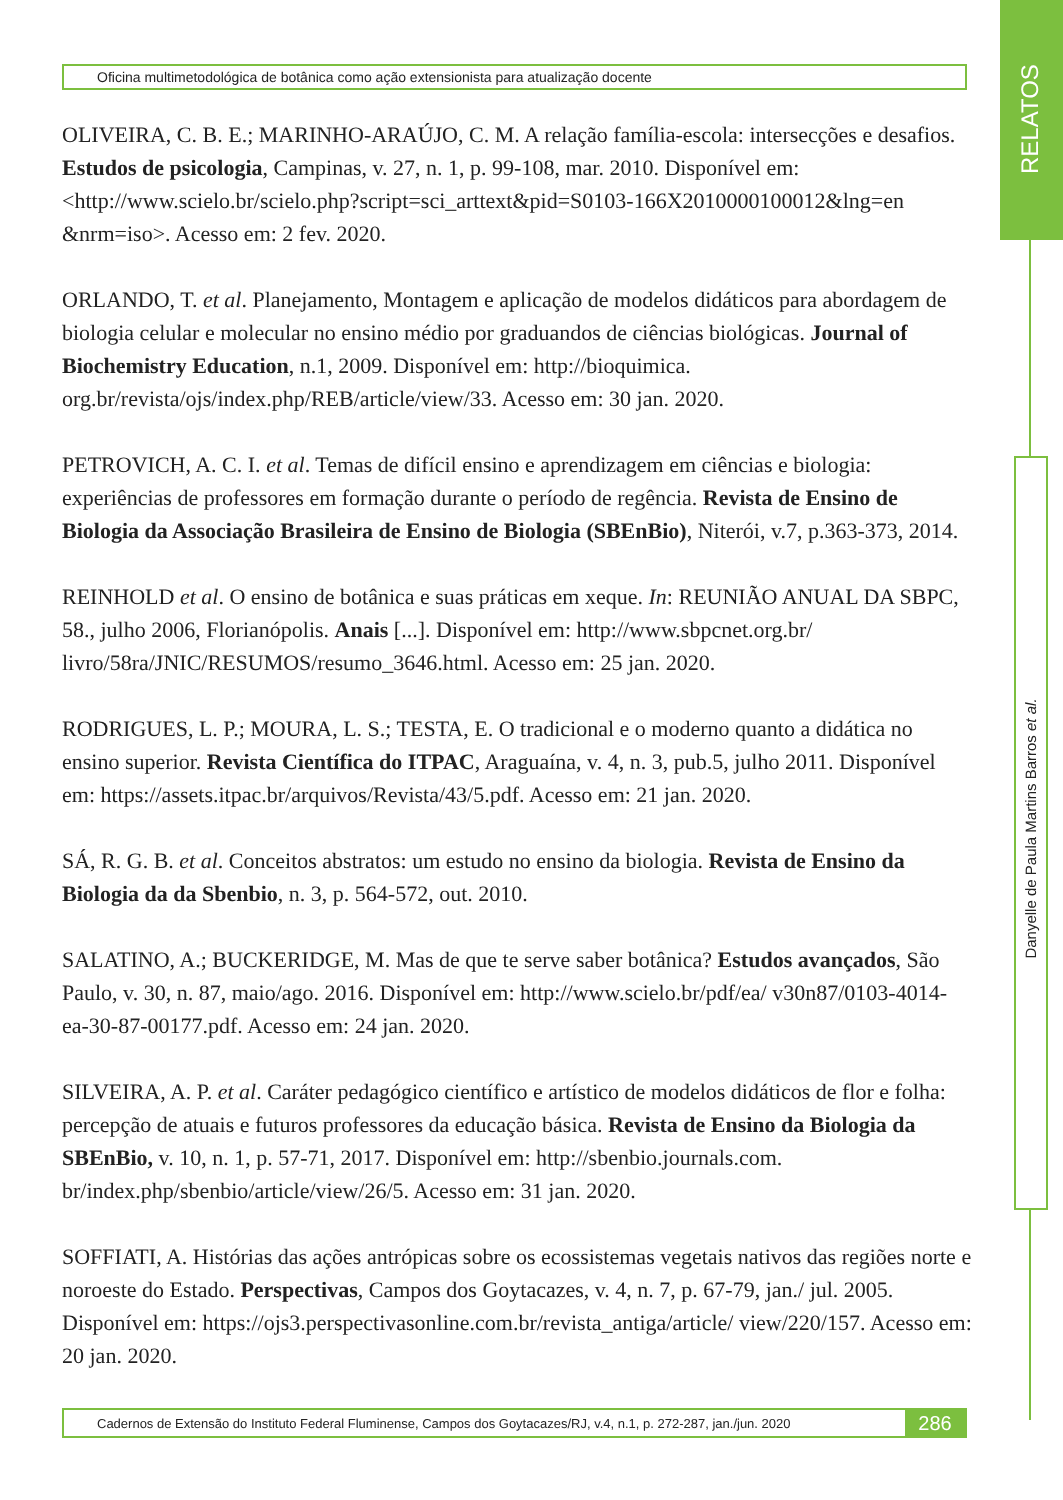Oficina multimetodológica de botânica como ação extensionista para atualização docente
RELATOS
Danyelle de Paula Martins Barros et al.
OLIVEIRA, C. B. E.; MARINHO-ARAÚJO, C. M. A relação família-escola: intersecções e desafios. Estudos de psicologia, Campinas, v. 27, n. 1, p. 99-108, mar. 2010. Disponível em: <http://www.scielo.br/scielo.php?script=sci_arttext&pid=S0103-166X2010000100012&lng=en &nrm=iso>. Acesso em: 2 fev. 2020.
ORLANDO, T. et al. Planejamento, Montagem e aplicação de modelos didáticos para abordagem de biologia celular e molecular no ensino médio por graduandos de ciências biológicas. Journal of Biochemistry Education, n.1, 2009. Disponível em: http://bioquimica. org.br/revista/ojs/index.php/REB/article/view/33. Acesso em: 30 jan. 2020.
PETROVICH, A. C. I. et al. Temas de difícil ensino e aprendizagem em ciências e biologia: experiências de professores em formação durante o período de regência. Revista de Ensino de Biologia da Associação Brasileira de Ensino de Biologia (SBEnBio), Niterói, v.7, p.363-373, 2014.
REINHOLD et al. O ensino de botânica e suas práticas em xeque. In: REUNIÃO ANUAL DA SBPC, 58., julho 2006, Florianópolis. Anais [...]. Disponível em: http://www.sbpcnet.org.br/ livro/58ra/JNIC/RESUMOS/resumo_3646.html. Acesso em: 25 jan. 2020.
RODRIGUES, L. P.; MOURA, L. S.; TESTA, E. O tradicional e o moderno quanto a didática no ensino superior. Revista Científica do ITPAC, Araguaína, v. 4, n. 3, pub.5, julho 2011. Disponível em: https://assets.itpac.br/arquivos/Revista/43/5.pdf. Acesso em: 21 jan. 2020.
SÁ, R. G. B. et al. Conceitos abstratos: um estudo no ensino da biologia. Revista de Ensino da Biologia da da Sbenbio, n. 3, p. 564-572, out. 2010.
SALATINO, A.; BUCKERIDGE, M. Mas de que te serve saber botânica? Estudos avançados, São Paulo, v. 30, n. 87, maio/ago. 2016. Disponível em: http://www.scielo.br/pdf/ea/ v30n87/0103-4014-ea-30-87-00177.pdf. Acesso em: 24 jan. 2020.
SILVEIRA, A. P. et al. Caráter pedagógico científico e artístico de modelos didáticos de flor e folha: percepção de atuais e futuros professores da educação básica. Revista de Ensino da Biologia da SBEnBio, v. 10, n. 1, p. 57-71, 2017. Disponível em: http://sbenbio.journals.com. br/index.php/sbenbio/article/view/26/5. Acesso em: 31 jan. 2020.
SOFFIATI, A. Histórias das ações antrópicas sobre os ecossistemas vegetais nativos das regiões norte e noroeste do Estado. Perspectivas, Campos dos Goytacazes, v. 4, n. 7, p. 67-79, jan./ jul. 2005. Disponível em: https://ojs3.perspectivasonline.com.br/revista_antiga/article/ view/220/157. Acesso em: 20 jan. 2020.
Cadernos de Extensão do Instituto Federal Fluminense, Campos dos Goytacazes/RJ, v.4, n.1, p. 272-287, jan./jun. 2020
286